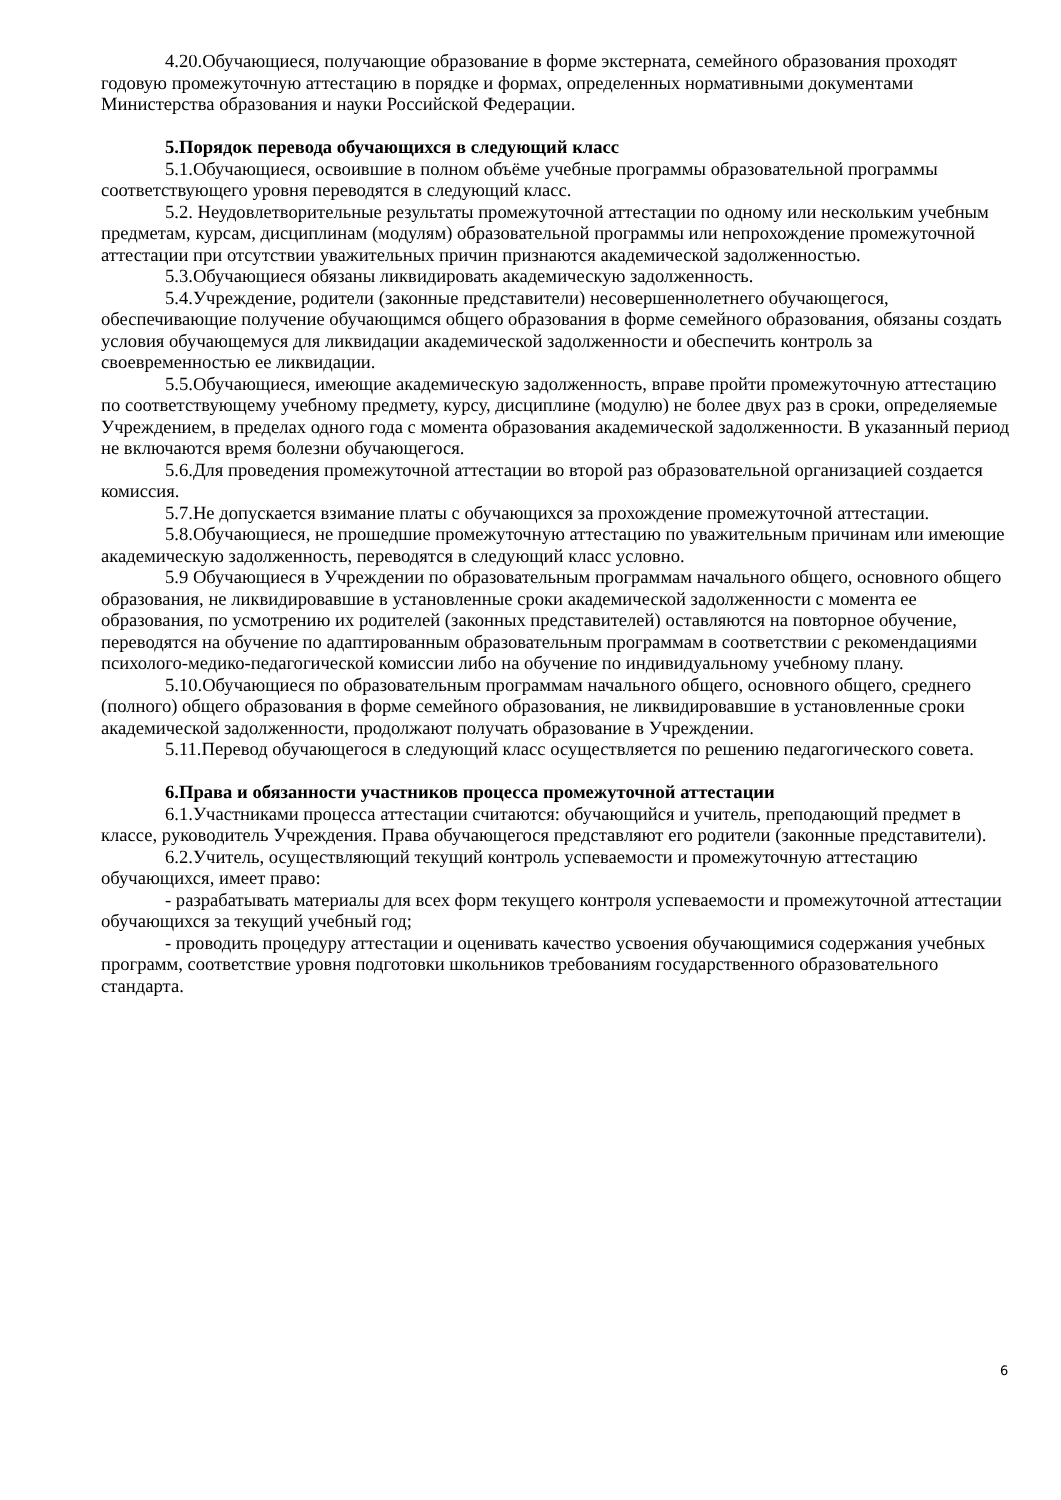4.20.Обучающиеся, получающие образование в форме экстерната, семейного образования проходят годовую промежуточную аттестацию в порядке и формах, определенных нормативными документами Министерства образования и науки Российской Федерации.
5.Порядок перевода обучающихся в следующий класс
5.1.Обучающиеся, освоившие в полном объёме учебные программы образовательной программы соответствующего уровня переводятся в следующий класс.
5.2. Неудовлетворительные результаты промежуточной аттестации по одному или нескольким учебным предметам, курсам, дисциплинам (модулям) образовательной программы или непрохождение промежуточной аттестации при отсутствии уважительных причин признаются академической задолженностью.
5.3.Обучающиеся обязаны ликвидировать академическую задолженность.
5.4.Учреждение, родители (законные представители) несовершеннолетнего обучающегося, обеспечивающие получение обучающимся общего образования в форме семейного образования, обязаны создать условия обучающемуся для ликвидации академической задолженности и обеспечить контроль за своевременностью ее ликвидации.
5.5.Обучающиеся, имеющие академическую задолженность, вправе пройти промежуточную аттестацию по соответствующему учебному предмету, курсу, дисциплине (модулю) не более двух раз в сроки, определяемые Учреждением, в пределах одного года с момента образования академической задолженности. В указанный период не включаются время болезни обучающегося.
5.6.Для проведения промежуточной аттестации во второй раз образовательной организацией создается комиссия.
5.7.Не допускается взимание платы с обучающихся за прохождение промежуточной аттестации.
5.8.Обучающиеся, не прошедшие промежуточную аттестацию по уважительным причинам или имеющие академическую задолженность, переводятся в следующий класс условно.
5.9 Обучающиеся в Учреждении по образовательным программам начального общего, основного общего образования, не ликвидировавшие в установленные сроки академической задолженности с момента ее образования, по усмотрению их родителей (законных представителей) оставляются на повторное обучение, переводятся на обучение по адаптированным образовательным программам в соответствии с рекомендациями психолого-медико-педагогической комиссии либо на обучение по индивидуальному учебному плану.
5.10.Обучающиеся по образовательным программам начального общего, основного общего, среднего (полного) общего образования в форме семейного образования, не ликвидировавшие в установленные сроки академической задолженности, продолжают получать образование в Учреждении.
5.11.Перевод обучающегося в следующий класс осуществляется по решению педагогического совета.
6.Права и обязанности участников процесса промежуточной аттестации
6.1.Участниками процесса аттестации считаются: обучающийся и учитель, преподающий предмет в классе, руководитель Учреждения. Права обучающегося представляют его родители (законные представители).
6.2.Учитель, осуществляющий текущий контроль успеваемости и промежуточную аттестацию обучающихся, имеет право:
- разрабатывать материалы для всех форм текущего контроля успеваемости и промежуточной аттестации обучающихся за текущий учебный год;
- проводить процедуру аттестации и оценивать качество усвоения обучающимися содержания учебных программ, соответствие уровня подготовки школьников требованиям государственного образовательного стандарта.
6